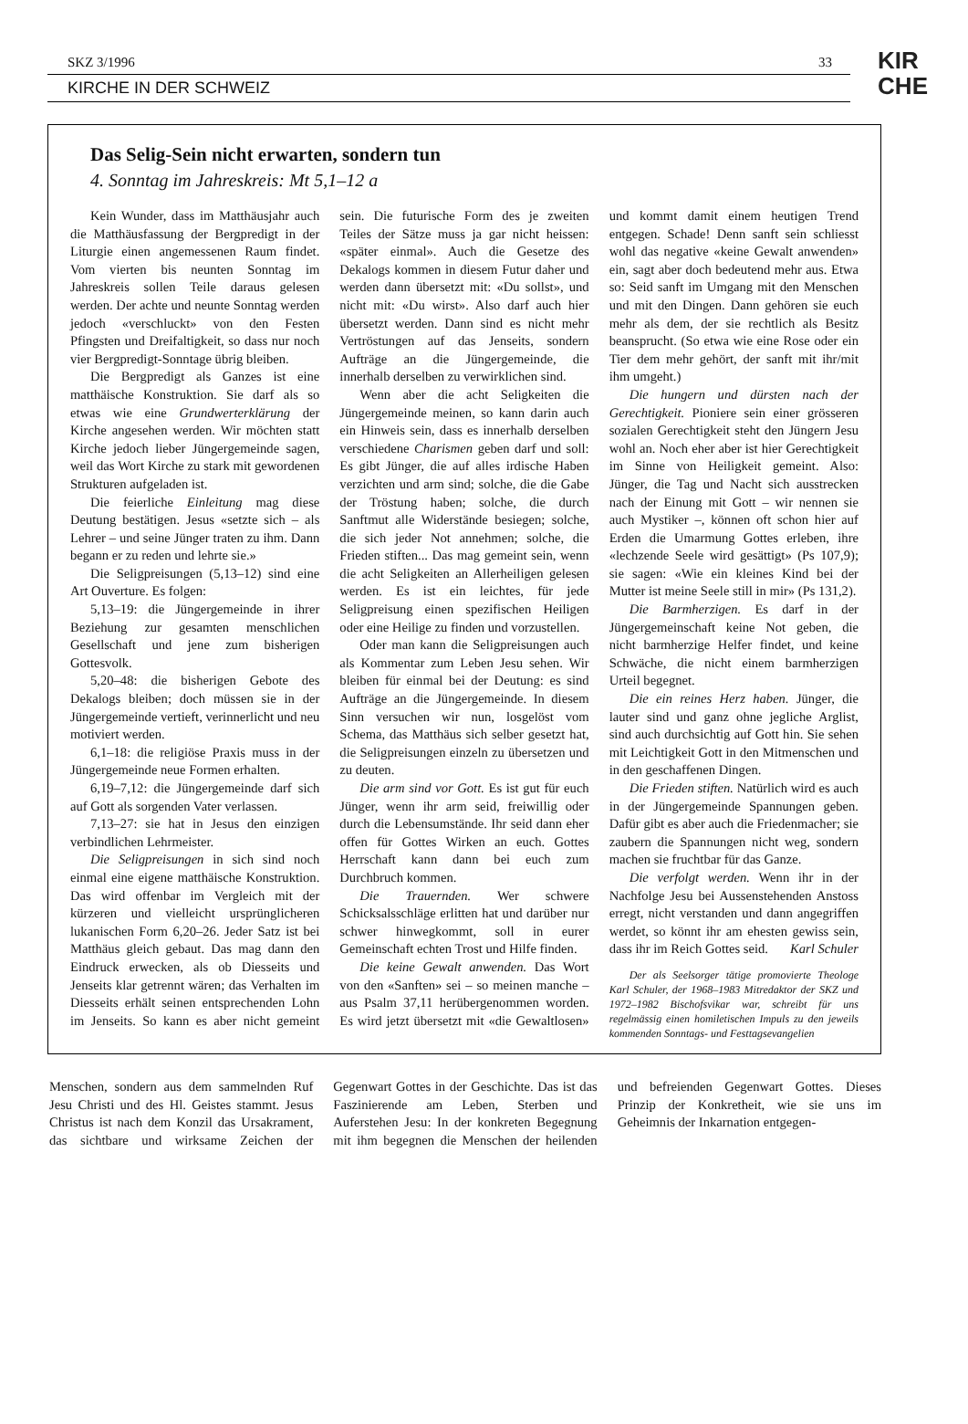SKZ 3/1996 33
KIRCHE IN DER SCHWEIZ
KIR
CHE
Das Selig-Sein nicht erwarten, sondern tun
4. Sonntag im Jahreskreis: Mt 5,1–12 a
Kein Wunder, dass im Matthäusjahr auch die Matthäusfassung der Bergpredigt in der Liturgie einen angemessenen Raum findet. Vom vierten bis neunten Sonntag im Jahreskreis sollen Teile daraus gelesen werden. Der achte und neunte Sonntag werden jedoch «verschluckt» von den Festen Pfingsten und Dreifaltigkeit, so dass nur noch vier Bergpredigt-Sonntage übrig bleiben.
Die Bergpredigt als Ganzes ist eine matthäische Konstruktion. Sie darf als so etwas wie eine Grundwerterklärung der Kirche angesehen werden. Wir möchten statt Kirche jedoch lieber Jüngergemeinde sagen, weil das Wort Kirche zu stark mit gewordenen Strukturen aufgeladen ist.
Die feierliche Einleitung mag diese Deutung bestätigen. Jesus «setzte sich – als Lehrer – und seine Jünger traten zu ihm. Dann begann er zu reden und lehrte sie.»
Die Seligpreisungen (5,13–12) sind eine Art Ouverture. Es folgen:
5,13–19: die Jüngergemeinde in ihrer Beziehung zur gesamten menschlichen Gesellschaft und jene zum bisherigen Gottesvolk.
5,20–48: die bisherigen Gebote des Dekalogs bleiben; doch müssen sie in der Jüngergemeinde vertieft, verinnerlicht und neu motiviert werden.
6,1–18: die religiöse Praxis muss in der Jüngergemeinde neue Formen erhalten.
6,19–7,12: die Jüngergemeinde darf sich auf Gott als sorgenden Vater verlassen.
7,13–27: sie hat in Jesus den einzigen verbindlichen Lehrmeister.
Die Seligpreisungen in sich sind noch einmal eine eigene matthäische Konstruktion. Das wird offenbar im Vergleich mit der kürzeren und vielleicht ursprünglicheren lukanischen Form 6,20–26. Jeder Satz ist bei Matthäus gleich gebaut. Das mag dann den Eindruck erwecken, als ob Diesseits und Jenseits klar getrennt wären; das Verhalten im Diesseits erhält seinen entsprechenden Lohn im Jenseits. So kann es aber nicht gemeint sein. Die futurische Form des je zweiten Teiles der Sätze muss ja gar nicht heissen: «später einmal». Auch die Gesetze des Dekalogs kommen in diesem Futur daher und werden dann übersetzt mit: «Du sollst», und nicht mit: «Du wirst». Also darf auch hier übersetzt werden. Dann sind es nicht mehr Vertröstungen auf das Jenseits, sondern Aufträge an die Jüngergemeinde, die innerhalb derselben zu verwirklichen sind.
Wenn aber die acht Seligkeiten die Jüngergemeinde meinen, so kann darin auch ein Hinweis sein, dass es innerhalb derselben verschiedene Charismen geben darf und soll: Es gibt Jünger, die auf alles irdische Haben verzichten und arm sind; solche, die die Gabe der Tröstung haben; solche, die durch Sanftmut alle Widerstände besiegen; solche, die sich jeder Not annehmen; solche, die Frieden stiften... Das mag gemeint sein, wenn die acht Seligkeiten an Allerheiligen gelesen werden. Es ist ein leichtes, für jede Seligpreisung einen spezifischen Heiligen oder eine Heilige zu finden und vorzustellen.
Oder man kann die Seligpreisungen auch als Kommentar zum Leben Jesu sehen. Wir bleiben für einmal bei der Deutung: es sind Aufträge an die Jüngergemeinde. In diesem Sinn versuchen wir nun, losgelöst vom Schema, das Matthäus sich selber gesetzt hat, die Seligpreisungen einzeln zu übersetzen und zu deuten.
Die arm sind vor Gott. Es ist gut für euch Jünger, wenn ihr arm seid, freiwillig oder durch die Lebensumstände. Ihr seid dann eher offen für Gottes Wirken an euch. Gottes Herrschaft kann dann bei euch zum Durchbruch kommen.
Die Trauernden. Wer schwere Schicksalsschläge erlitten hat und darüber nur schwer hinwegkommt, soll in eurer Gemeinschaft echten Trost und Hilfe finden.
Die keine Gewalt anwenden. Das Wort von den «Sanften» sei – so meinen manche – aus Psalm 37,11 herübergenommen worden. Es wird jetzt übersetzt mit «die Gewaltlosen» und kommt damit einem heutigen Trend entgegen. Schade! Denn sanft sein schliesst wohl das negative «keine Gewalt anwenden» ein, sagt aber doch bedeutend mehr aus. Etwa so: Seid sanft im Umgang mit den Menschen und mit den Dingen. Dann gehören sie euch mehr als dem, der sie rechtlich als Besitz beansprucht. (So etwa wie eine Rose oder ein Tier dem mehr gehört, der sanft mit ihr/mit ihm umgeht.)
Die hungern und dürsten nach der Gerechtigkeit. Pioniere sein einer grösseren sozialen Gerechtigkeit steht den Jüngern Jesu wohl an. Noch eher aber ist hier Gerechtigkeit im Sinne von Heiligkeit gemeint. Also: Jünger, die Tag und Nacht sich ausstrecken nach der Einung mit Gott – wir nennen sie auch Mystiker –, können oft schon hier auf Erden die Umarmung Gottes erleben, ihre «lechzende Seele wird gesättigt» (Ps 107,9); sie sagen: «Wie ein kleines Kind bei der Mutter ist meine Seele still in mir» (Ps 131,2).
Die Barmherzigen. Es darf in der Jüngergemeinschaft keine Not geben, die nicht barmherzige Helfer findet, und keine Schwäche, die nicht einem barmherzigen Urteil begegnet.
Die ein reines Herz haben. Jünger, die lauter sind und ganz ohne jegliche Arglist, sind auch durchsichtig auf Gott hin. Sie sehen mit Leichtigkeit Gott in den Mitmenschen und in den geschaffenen Dingen.
Die Frieden stiften. Natürlich wird es auch in der Jüngergemeinde Spannungen geben. Dafür gibt es aber auch die Friedenmacher; sie zaubern die Spannungen nicht weg, sondern machen sie fruchtbar für das Ganze.
Die verfolgt werden. Wenn ihr in der Nachfolge Jesu bei Aussenstehenden Anstoss erregt, nicht verstanden und dann angegriffen werdet, so könnt ihr am ehesten gewiss sein, dass ihr im Reich Gottes seid. Karl Schuler
Der als Seelsorger tätige promovierte Theologe Karl Schuler, der 1968–1983 Mitredaktor der SKZ und 1972–1982 Bischofsvikar war, schreibt für uns regelmässig einen homiletischen Impuls zu den jeweils kommenden Sonntags- und Festtagsevangelien
Menschen, sondern aus dem sammelnden Ruf Jesu Christi und des Hl. Geistes stammt. Jesus Christus ist nach dem Konzil das Ursakrament, das sichtbare und wirksame Zeichen der Gegenwart Gottes in der Geschichte. Das ist das Faszinierende am Leben, Sterben und Auferstehen Jesu: In der konkreten Begegnung mit ihm begegnen die Menschen der heilenden und befreienden Gegenwart Gottes. Dieses Prinzip der Konkretheit, wie sie uns im Geheimnis der Inkarnation entgegen-